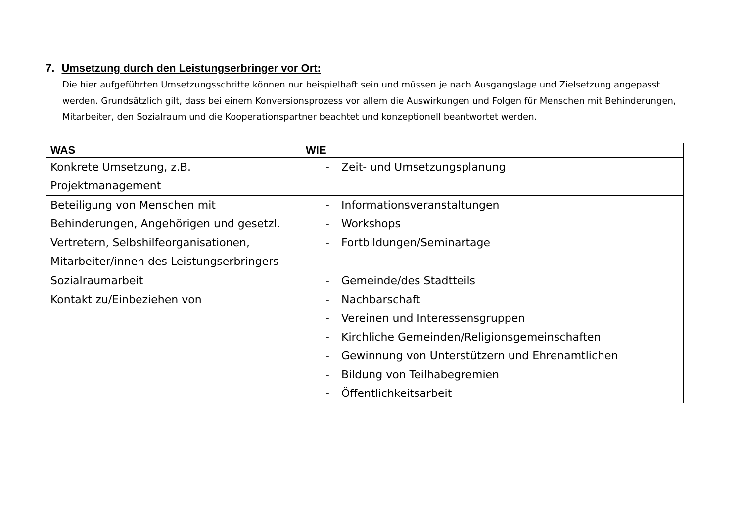7. Umsetzung durch den Leistungserbringer vor Ort:
Die hier aufgeführten Umsetzungsschritte können nur beispielhaft sein und müssen je nach Ausgangslage und Zielsetzung angepasst werden. Grundsätzlich gilt, dass bei einem Konversionsprozess vor allem die Auswirkungen und Folgen für Menschen mit Behinderungen, Mitarbeiter, den Sozialraum und die Kooperationspartner beachtet und konzeptionell beantwortet werden.
| WAS | WIE |
| --- | --- |
| Konkrete Umsetzung, z.B. Projektmanagement | - Zeit- und Umsetzungsplanung |
| Beteiligung von Menschen mit Behinderungen, Angehörigen und gesetzl. Vertretern, Selbshilfeorganisationen, Mitarbeiter/innen des Leistungserbringers | - Informationsveranstaltungen - Workshops - Fortbildungen/Seminartage |
| Sozialraumarbeit Kontakt zu/Einbeziehen von | - Gemeinde/des Stadtteils - Nachbarschaft - Vereinen und Interessensgruppen - Kirchliche Gemeinden/Religionsgemeinschaften - Gewinnung von Unterstützern und Ehrenamtlichen - Bildung von Teilhabegremien - Öffentlichkeitsarbeit |